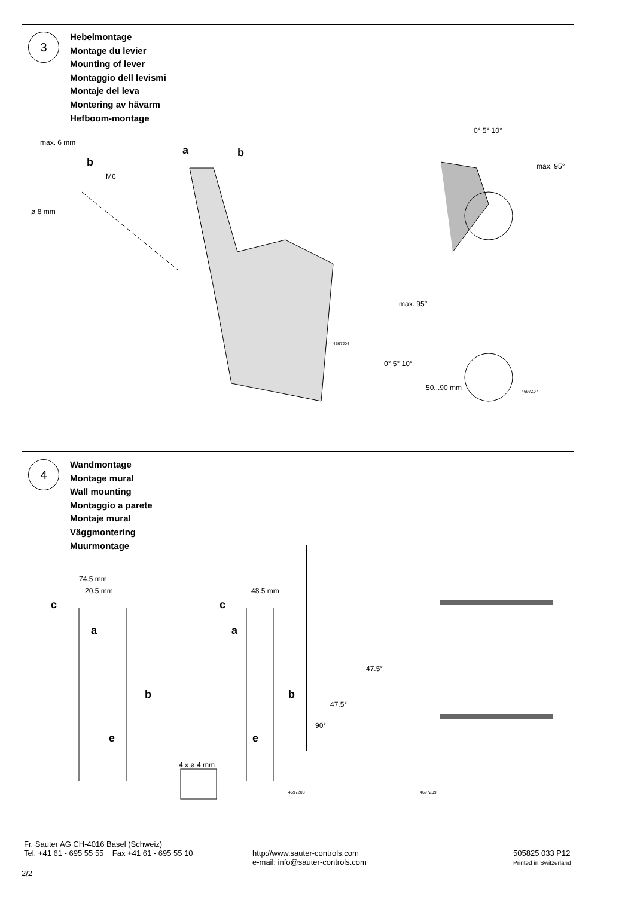3
Hebelmontage
Montage du levier
Mounting of lever
Montaggio dell levismi
Montaje del leva
Montering av hävarm
Hefboom-montage
max. 6 mm
b
M6
ø 8 mm
a b
0° 5° 10°
max. 95°
max. 95°
0° 5° 10°
50...90 mm
4697J04
4697Z07
4
Wandmontage
Montage mural
Wall mounting
Montaggio a parete
Montaje mural
Väggmontering
Muurmontage
74.5 mm
20.5 mm 48.5 mm
c c
a a
b b
e e
4 x ø 4 mm
47.5°
47.5°
90°
4697Z08 4697Z09
Fr. Sauter AG CH-4016 Basel (Schweiz)
Tel. +41 61 - 695 55 55 Fax +41 61 - 695 55 10
http://www.sauter-controls.com
e-mail: info@sauter-controls.com
505825 033 P12
Printed in Switzerland
2/2